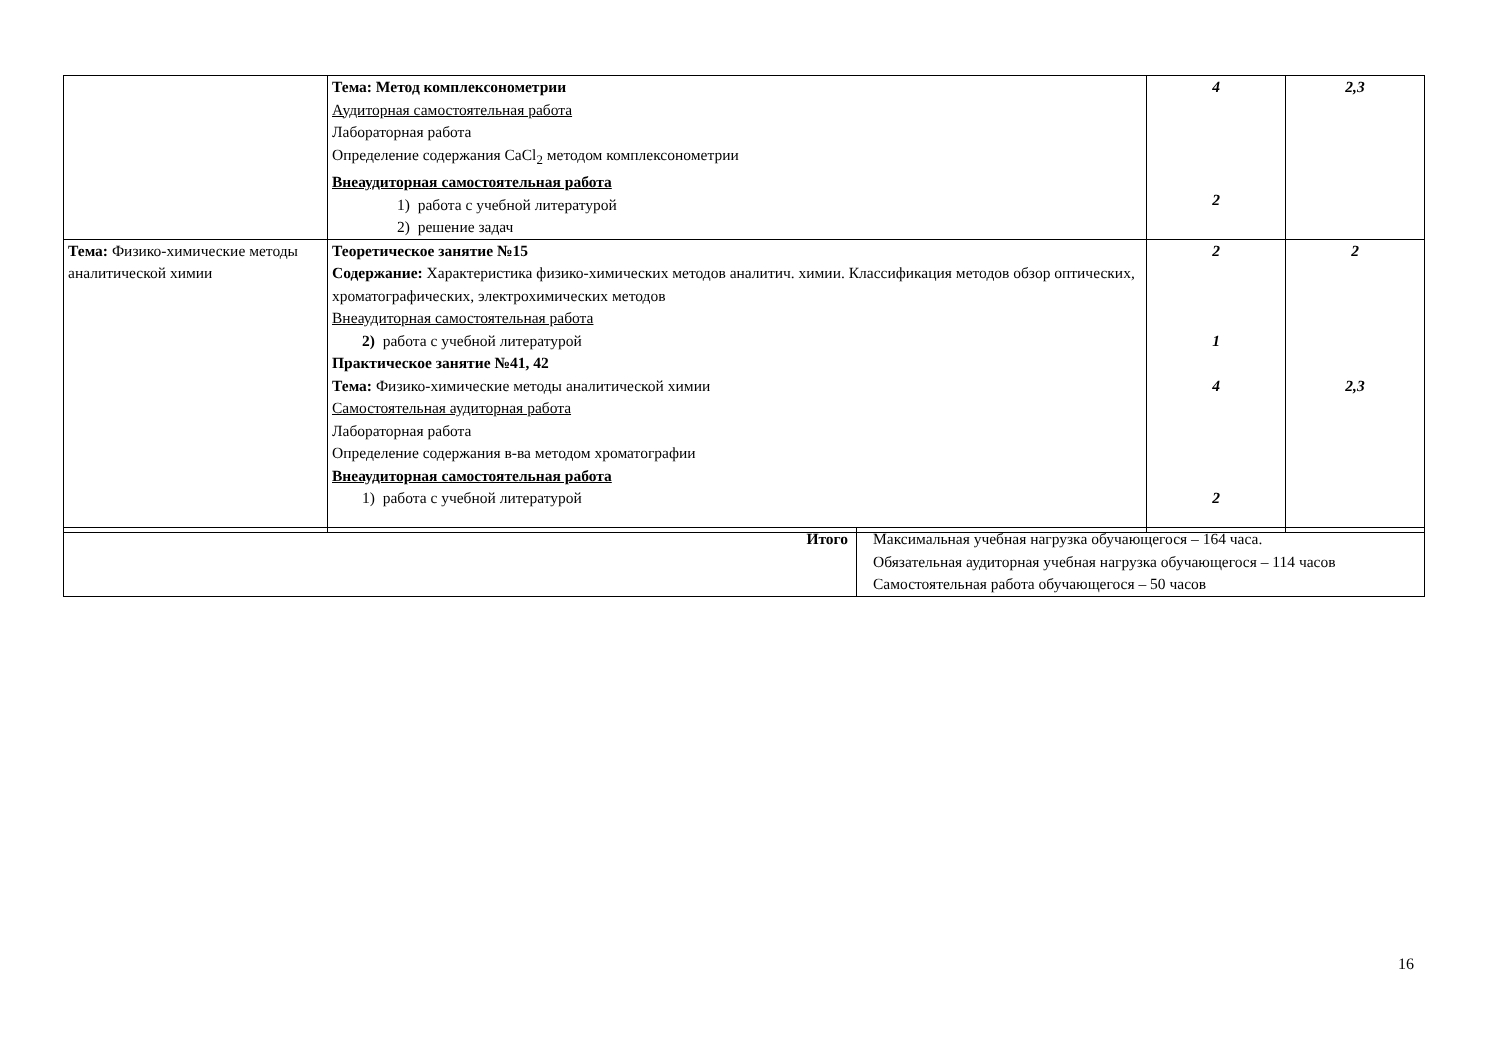| | Тема: Метод комплексонометрии Аудиторная самостоятельная работа Лабораторная работа Определение содержания CaCl<sub>2</sub> методом комплексонометрии Внеаудиторная самостоятельная работа 1) работа с учебной литературой 2) решение задач | 4 2 | 2,3 |
| Тема: Физико-химические методы аналитической химии | Теоретическое занятие №15 Содержание: Характеристика физико-химических методов аналитич. химии. Классификация методов обзор оптических, хроматографических, электрохимических методов Внеаудиторная самостоятельная работа 2) работа с учебной литературой Практическое занятие №41, 42 Тема: Физико-химические методы аналитической химии Самостоятельная аудиторная работа Лабораторная работа Определение содержания в-ва методом хроматографии Внеаудиторная самостоятельная работа 1) работа с учебной литературой | 2 1 4 2 | 2 2,3 |
| Итого | Максимальная учебная нагрузка обучающегося – 164 часа. Обязательная аудиторная учебная нагрузка обучающегося – 114 часов Самостоятельная работа обучающегося – 50 часов |
16